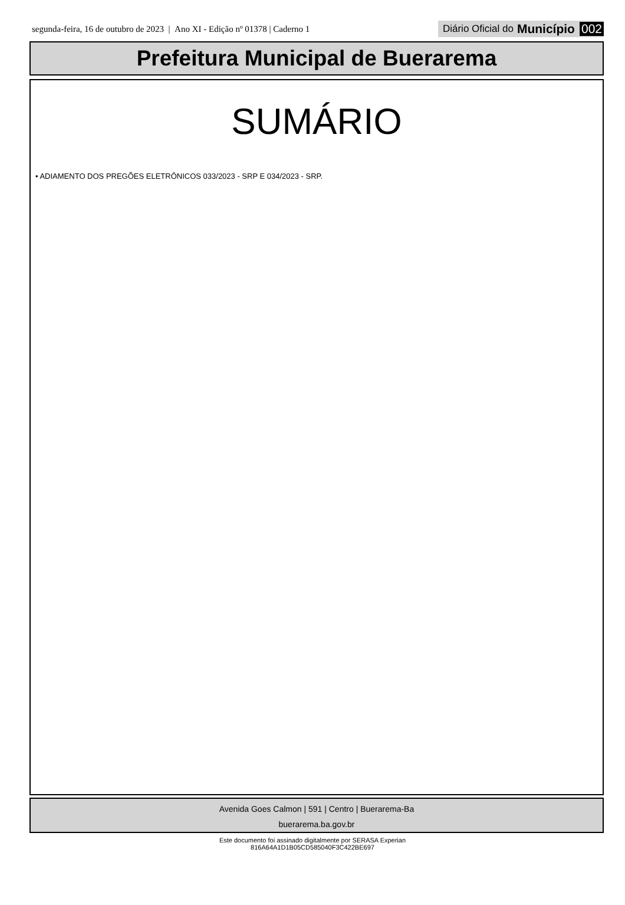segunda-feira, 16 de outubro de 2023 | Ano XI - Edição nº 01378 | Caderno 1 Diário Oficial do Município 002
Prefeitura Municipal de Buerarema
SUMÁRIO
• ADIAMENTO DOS PREGÕES ELETRÔNICOS 033/2023 - SRP E 034/2023 - SRP.
Avenida Goes Calmon | 591 | Centro | Buerarema-Ba
buerarema.ba.gov.br
Este documento foi assinado digitalmente por SERASA Experian
816A64A1D1B05CD585040F3C422BE697